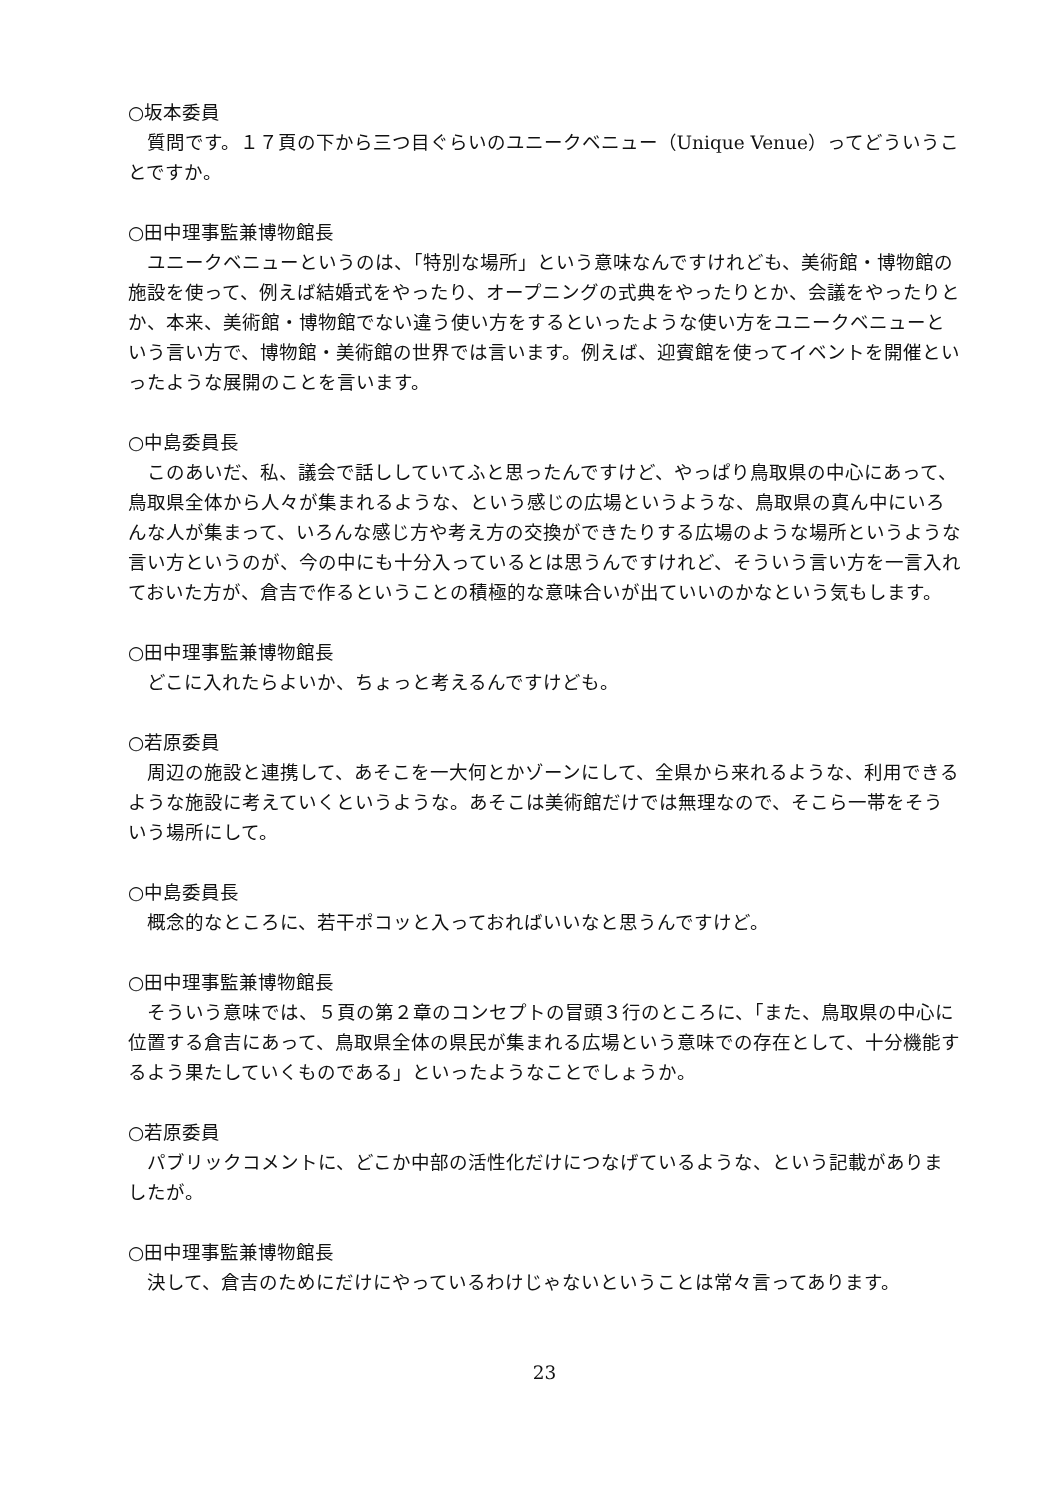○坂本委員
質問です。１７頁の下から三つ目ぐらいのユニークベニュー（Unique Venue）ってどういうことですか。
○田中理事監兼博物館長
ユニークベニューというのは、「特別な場所」という意味なんですけれども、美術館・博物館の施設を使って、例えば結婚式をやったり、オープニングの式典をやったりとか、会議をやったりとか、本来、美術館・博物館でない違う使い方をするといったような使い方をユニークベニューという言い方で、博物館・美術館の世界では言います。例えば、迎賓館を使ってイベントを開催といったような展開のことを言います。
○中島委員長
このあいだ、私、議会で話ししていてふと思ったんですけど、やっぱり鳥取県の中心にあって、鳥取県全体から人々が集まれるような、という感じの広場というような、鳥取県の真ん中にいろんな人が集まって、いろんな感じ方や考え方の交換ができたりする広場のような場所というような言い方というのが、今の中にも十分入っているとは思うんですけれど、そういう言い方を一言入れておいた方が、倉吉で作るということの積極的な意味合いが出ていいのかなという気もします。
○田中理事監兼博物館長
どこに入れたらよいか、ちょっと考えるんですけども。
○若原委員
周辺の施設と連携して、あそこを一大何とかゾーンにして、全県から来れるような、利用できるような施設に考えていくというような。あそこは美術館だけでは無理なので、そこら一帯をそういう場所にして。
○中島委員長
概念的なところに、若干ポコッと入っておればいいなと思うんですけど。
○田中理事監兼博物館長
そういう意味では、５頁の第２章のコンセプトの冒頭３行のところに、「また、鳥取県の中心に位置する倉吉にあって、鳥取県全体の県民が集まれる広場という意味での存在として、十分機能するよう果たしていくものである」といったようなことでしょうか。
○若原委員
パブリックコメントに、どこか中部の活性化だけにつなげているような、という記載がありましたが。
○田中理事監兼博物館長
決して、倉吉のためにだけにやっているわけじゃないということは常々言ってあります。
23